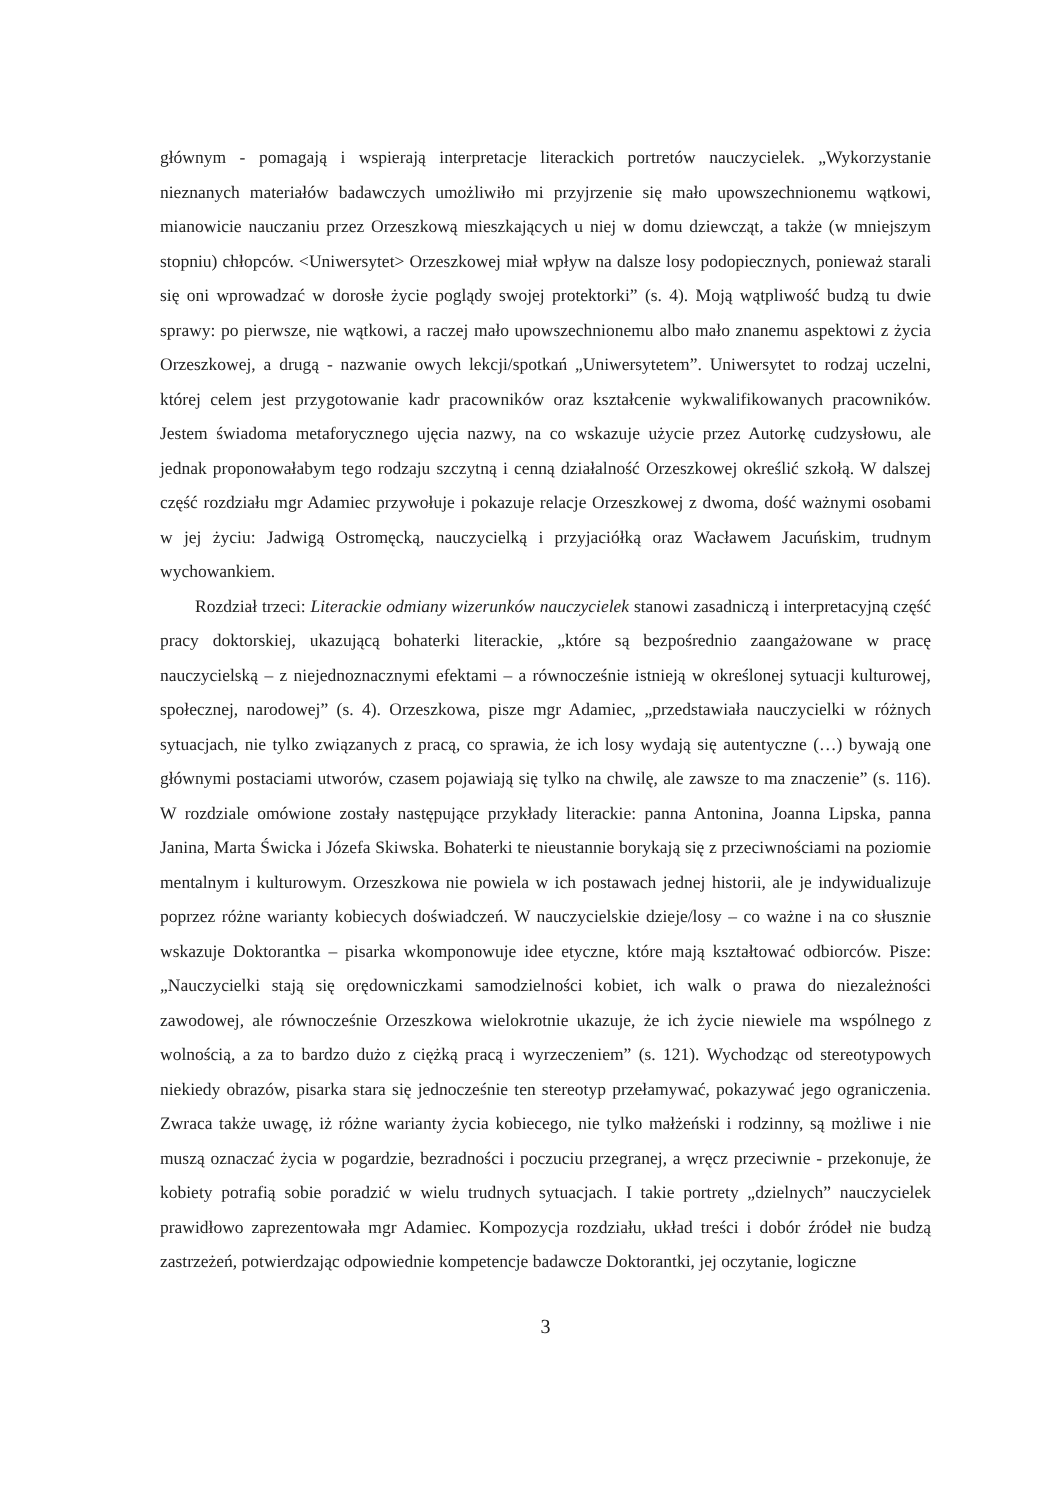głównym - pomagają i wspierają interpretacje literackich portretów nauczycielek. „Wykorzystanie nieznanych materiałów badawczych umożliwiło mi przyjrzenie się mało upowszechnionemu wątkowi, mianowicie nauczaniu przez Orzeszkową mieszkających u niej w domu dziewcząt, a także (w mniejszym stopniu) chłopców. <Uniwersytet> Orzeszkowej miał wpływ na dalsze losy podopiecznych, ponieważ starali się oni wprowadzać w dorosłe życie poglądy swojej protektorki” (s. 4). Moją wątpliwość budzą tu dwie sprawy: po pierwsze, nie wątkowi, a raczej mało upowszechnionemu albo mało znanemu aspektowi z życia Orzeszkowej, a drugą - nazwanie owych lekcji/spotkań „Uniwersytetem”. Uniwersytet to rodzaj uczelni, której celem jest przygotowanie kadr pracowników oraz kształcenie wykwalifikowanych pracowników. Jestem świadoma metaforycznego ujęcia nazwy, na co wskazuje użycie przez Autorkę cudzysłowu, ale jednak proponowałabym tego rodzaju szczytną i cenną działalność Orzeszkowej określić szkołą. W dalszej część rozdziału mgr Adamiec przywołuje i pokazuje relacje Orzeszkowej z dwoma, dość ważnymi osobami w jej życiu: Jadwigą Ostromęcką, nauczycielką i przyjaciółką oraz Wacławem Jacuńskim, trudnym wychowankiem.
Rozdział trzeci: Literackie odmiany wizerunków nauczycielek stanowi zasadniczą i interpretacyjną część pracy doktorskiej, ukazującą bohaterki literackie, „które są bezpośrednio zaangażowane w pracę nauczycielską – z niejednoznacznymi efektami – a równocześnie istnieją w określonej sytuacji kulturowej, społecznej, narodowej” (s. 4). Orzeszkowa, pisze mgr Adamiec, „przedstawiała nauczycielki w różnych sytuacjach, nie tylko związanych z pracą, co sprawia, że ich losy wydają się autentyczne (…) bywają one głównymi postaciami utworów, czasem pojawiają się tylko na chwilę, ale zawsze to ma znaczenie” (s. 116). W rozdziale omówione zostały następujące przykłady literackie: panna Antonina, Joanna Lipska, panna Janina, Marta Świcka i Józefa Skiwska. Bohaterki te nieustannie borykają się z przeciwnościami na poziomie mentalnym i kulturowym. Orzeszkowa nie powiela w ich postawach jednej historii, ale je indywidualizuje poprzez różne warianty kobiecych doświadczeń. W nauczycielskie dzieje/losy – co ważne i na co słusznie wskazuje Doktorantka – pisarka wkomponowuje idee etyczne, które mają kształtować odbiorców. Pisze: „Nauczycielki stają się orędowniczkami samodzielności kobiet, ich walk o prawa do niezależności zawodowej, ale równocześnie Orzeszkowa wielokrotnie ukazuje, że ich życie niewiele ma wspólnego z wolnością, a za to bardzo dużo z ciężką pracą i wyrzeczeniem” (s. 121). Wychodząc od stereotypowych niekiedy obrazów, pisarka stara się jednocześnie ten stereotyp przełamywać, pokazywać jego ograniczenia. Zwraca także uwagę, iż różne warianty życia kobiecego, nie tylko małżeński i rodzinny, są możliwe i nie muszą oznaczać życia w pogardzie, bezradności i poczuciu przegranej, a wręcz przeciwnie - przekonuje, że kobiety potrafią sobie poradzić w wielu trudnych sytuacjach. I takie portrety „dzielnych” nauczycielek prawidłowo zaprezentowała mgr Adamiec. Kompozycja rozdziału, układ treści i dobór źródeł nie budzą zastrzeżeń, potwierdzając odpowiednie kompetencje badawcze Doktorantki, jej oczytanie, logiczne
3